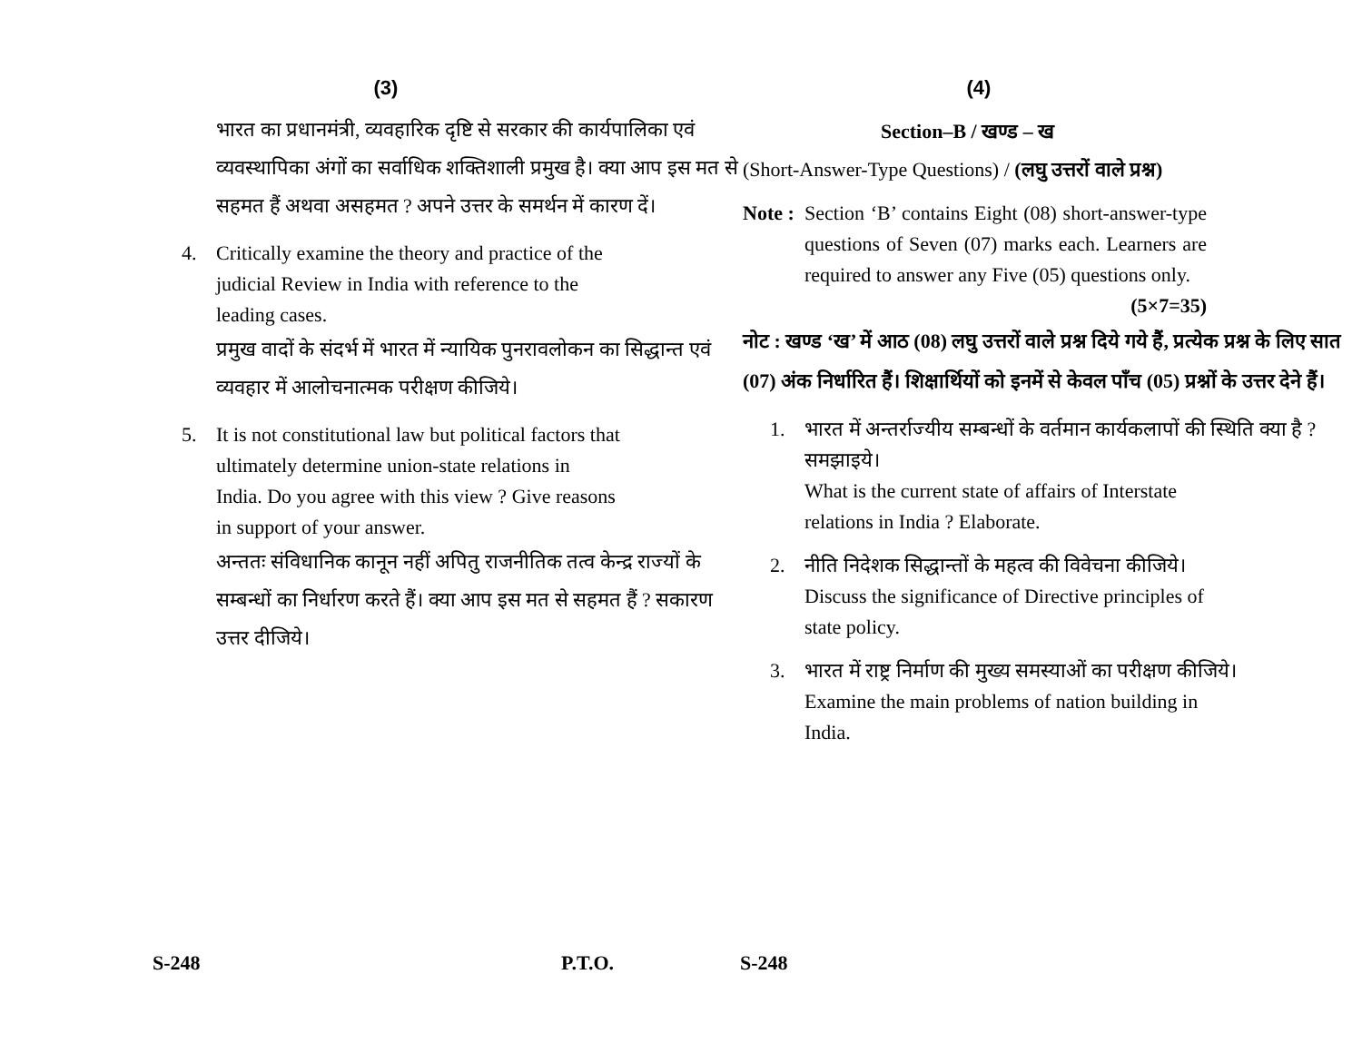(3)
भारत का प्रधानमंत्री, व्यवहारिक दृष्टि से सरकार की कार्यपालिका एवं व्यवस्थापिका अंगों का सर्वाधिक शक्तिशाली प्रमुख है। क्या आप इस मत से सहमत हैं अथवा असहमत ? अपने उत्तर के समर्थन में कारण दें।
4. Critically examine the theory and practice of the judicial Review in India with reference to the leading cases.
प्रमुख वादों के संदर्भ में भारत में न्यायिक पुनरावलोकन का सिद्धान्त एवं व्यवहार में आलोचनात्मक परीक्षण कीजिये।
5. It is not constitutional law but political factors that ultimately determine union-state relations in India. Do you agree with this view ? Give reasons in support of your answer.
अन्ततः संविधानिक कानून नहीं अपितु राजनीतिक तत्व केन्द्र राज्यों के सम्बन्धों का निर्धारण करते हैं। क्या आप इस मत से सहमत हैं ? सकारण उत्तर दीजिये।
(4)
Section–B / खण्ड – ख
(Short-Answer-Type Questions) / (लघु उत्तरों वाले प्रश्न)
Note :
Section ‘B’ contains Eight (08) short-answer-type questions of Seven (07) marks each. Learners are required to answer any Five (05) questions only. (5×7=35)
नोट : खण्ड ‘ख’ में आठ (08) लघु उत्तरों वाले प्रश्न दिये गये हैं, प्रत्येक प्रश्न के लिए सात (07) अंक निर्धारित हैं। शिक्षार्थियों को इनमें से केवल पाँच (05) प्रश्नों के उत्तर देने हैं।
1. भारत में अन्तर्राज्यीय सम्बन्धों के वर्तमान कार्यकलापों की स्थिति क्या है ? समझाइये।
What is the current state of affairs of Interstate relations in India ? Elaborate.
2. नीति निदेशक सिद्धान्तों के महत्व की विवेचना कीजिये।
Discuss the significance of Directive principles of state policy.
3. भारत में राष्ट्र निर्माण की मुख्य समस्याओं का परीक्षण कीजिये।
Examine the main problems of nation building in India.
S-248 P.T.O. S-248